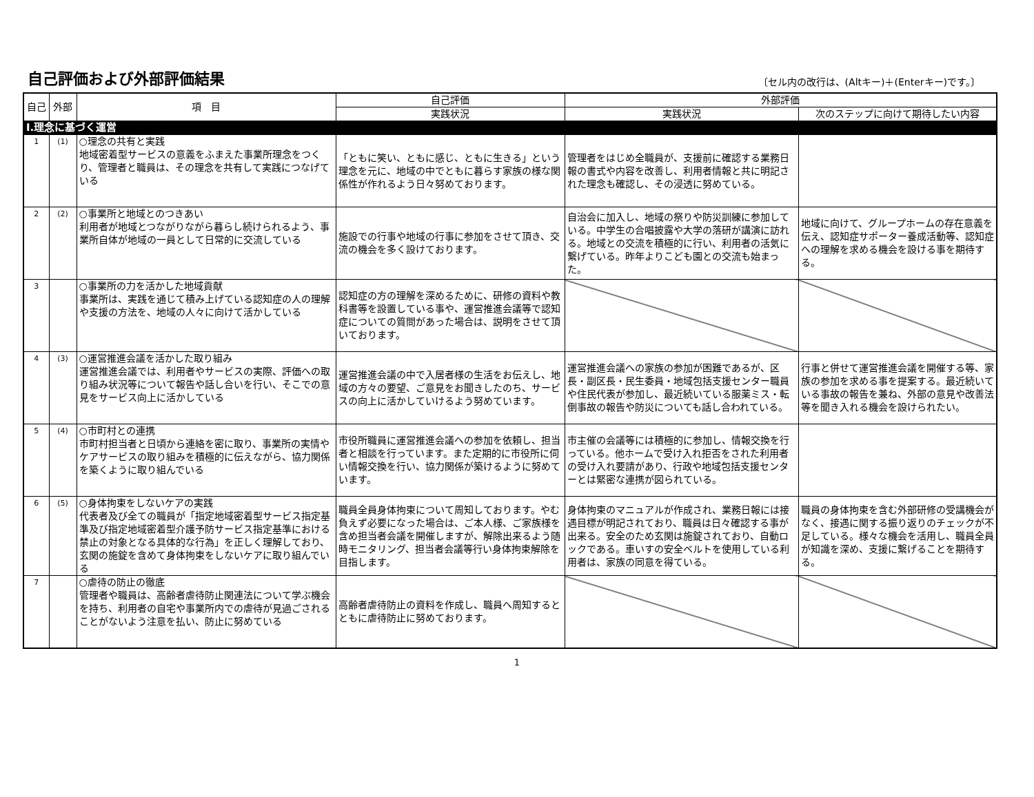自己評価および外部評価結果
〔セル内の改行は、(Altキー)＋(Enterキー)です。〕
| 自己 | 外部 | 項 目 | 自己評価 | 外部評価 | |
| --- | --- | --- | --- | --- | --- |
| | | | 実践状況 | 実践状況 | 次のステップに向けて期待したい内容 |
| Ⅰ.理念に基づく運営 | | | | | |
| 1 | (1) | ○理念の共有と実践 地域密着型サービスの意義をふまえた事業所理念をつくり、管理者と職員は、その理念を共有して実践につなげている | 「ともに笑い、ともに感じ、ともに生きる」という理念を元に、地域の中でともに暮らす家族の様な関係性が作れるよう日々努めております。 | 管理者をはじめ全職員が、支援前に確認する業務日報の書式や内容を改善し、利用者情報と共に明記された理念も確認し、その浸透に努めている。 | |
| 2 | (2) | ○事業所と地域とのつきあい 利用者が地域とつながりながら暮らし続けられるよう、事業所自体が地域の一員として日常的に交流している | 施設での行事や地域の行事に参加をさせて頂き、交流の機会を多く設けております。 | 自治会に加入し、地域の祭りや防災訓練に参加している。中学生の合唱披露や大学の落研が講演に訪れる。地域との交流を積極的に行い、利用者の活気に繋げている。昨年よりこども園との交流も始まった。 | 地域に向けて、グループホームの存在意義を伝え、認知症サポーター養成活動等、認知症への理解を求める機会を設ける事を期待する。 |
| 3 | | ○事業所の力を活かした地域貢献 事業所は、実践を通じて積み上げている認知症の人の理解や支援の方法を、地域の人々に向けて活かしている | 認知症の方の理解を深めるために、研修の資料や教科書等を設置している事や、運営推進会議等で認知症についての質問があった場合は、説明をさせて頂いております。 | | |
| 4 | (3) | ○運営推進会議を活かした取り組み 運営推進会議では、利用者やサービスの実際、評価への取り組み状況等について報告や話し合いを行い、そこでの意見をサービス向上に活かしている | 運営推進会議の中で入居者様の生活をお伝えし、地域の方々の要望、ご意見をお聞きしたのち、サービスの向上に活かしていけるよう努めています。 | 運営推進会議への家族の参加が困難であるが、区長・副区長・民生委員・地域包括支援センター職員や住民代表が参加し、最近続いている服薬ミス・転倒事故の報告や防災についても話し合われている。 | 行事と併せて運営推進会議を開催する等、家族の参加を求める事を提案する。最近続いている事故の報告を兼ね、外部の意見や改善法等を聞き入れる機会を設けられたい。 |
| 5 | (4) | ○市町村との連携 市町村担当者と日頃から連絡を密に取り、事業所の実情やケアサービスの取り組みを積極的に伝えながら、協力関係を築くように取り組んでいる | 市役所職員に運営推進会議への参加を依頼し、担当者と相談を行っています。また定期的に市役所に伺い情報交換を行い、協力関係が築けるように努めています。 | 市主催の会議等には積極的に参加し、情報交換を行っている。他ホームで受け入れ拒否をされた利用者の受け入れ要請があり、行政や地域包括支援センターとは緊密な連携が図られている。 | |
| 6 | (5) | ○身体拘束をしないケアの実践 代表者及び全ての職員が「指定地域密着型サービス指定基準及び指定地域密着型介護予防サービス指定基準における禁止の対象となる具体的な行為」を正しく理解しており、玄関の施錠を含めて身体拘束をしないケアに取り組んでいる | 職員全員身体拘束について周知しております。やむ負えず必要になった場合は、ご本人様、ご家族様を含め担当者会議を開催しますが、解除出来るよう随時モニタリング、担当者会議等行い身体拘束解除を目指します。 | 身体拘束のマニュアルが作成され、業務日報には接遇目標が明記されており、職員は日々確認する事が出来る。安全のため玄関は施錠されており、自動ロックである。車いすの安全ベルトを使用している利用者は、家族の同意を得ている。 | 職員の身体拘束を含む外部研修の受講機会がなく、接遇に関する振り返りのチェックが不足している。様々な機会を活用し、職員全員が知識を深め、支援に繋げることを期待する。 |
| 7 | | ○虐待の防止の徹底 管理者や職員は、高齢者虐待防止関連法について学ぶ機会を持ち、利用者の自宅や事業所内での虐待が見過ごされることがないよう注意を払い、防止に努めている | 高齢者虐待防止の資料を作成し、職員へ周知するとともに虐待防止に努めております。 | | |
1